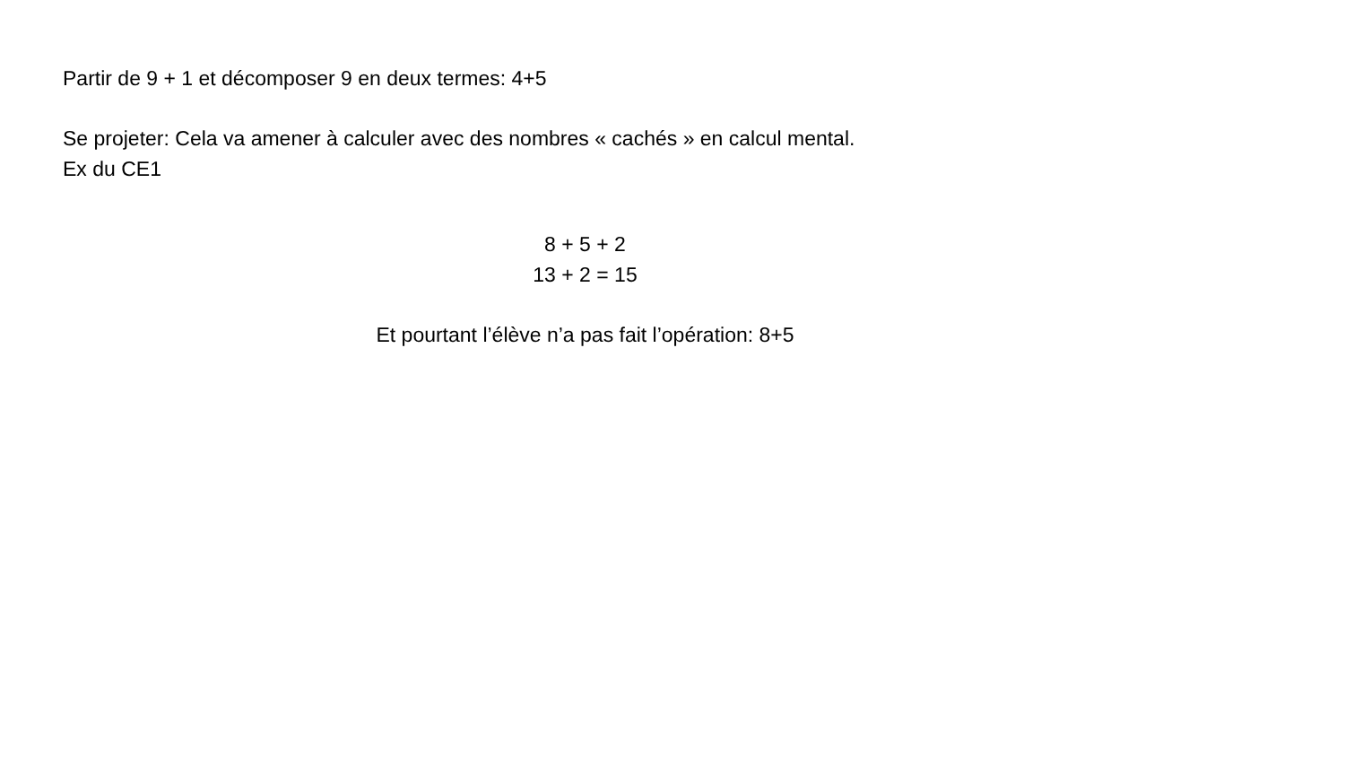Partir de 9 + 1 et décomposer 9 en deux termes: 4+5
Se projeter: Cela va amener à calculer avec des nombres « cachés » en calcul mental.
Ex du CE1
8 + 5 + 2
13 + 2 = 15
Et pourtant l’élève n’a pas fait l’opération: 8+5